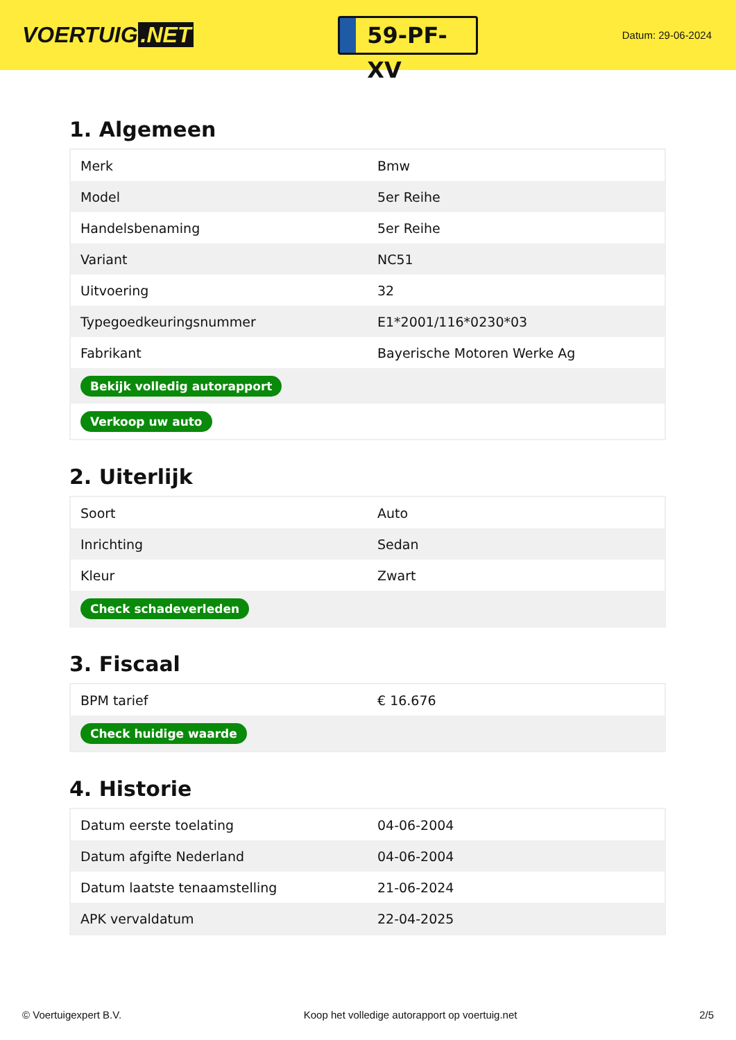VOERTUIG.NET
59-PF-XV
Datum: 29-06-2024
1. Algemeen
| Merk | Bmw |
| Model | 5er Reihe |
| Handelsbenaming | 5er Reihe |
| Variant | NC51 |
| Uitvoering | 32 |
| Typegoedkeuringsnummer | E1*2001/116*0230*03 |
| Fabrikant | Bayerische Motoren Werke Ag |
| Bekijk volledig autorapport | |
| Verkoop uw auto | |
2. Uiterlijk
| Soort | Auto |
| Inrichting | Sedan |
| Kleur | Zwart |
| Check schadeverleden | |
3. Fiscaal
| BPM tarief | € 16.676 |
| Check huidige waarde | |
4. Historie
| Datum eerste toelating | 04-06-2004 |
| Datum afgifte Nederland | 04-06-2004 |
| Datum laatste tenaamstelling | 21-06-2024 |
| APK vervaldatum | 22-04-2025 |
© Voertuigexpert B.V. Koop het volledige autorapport op voertuig.net 2/5